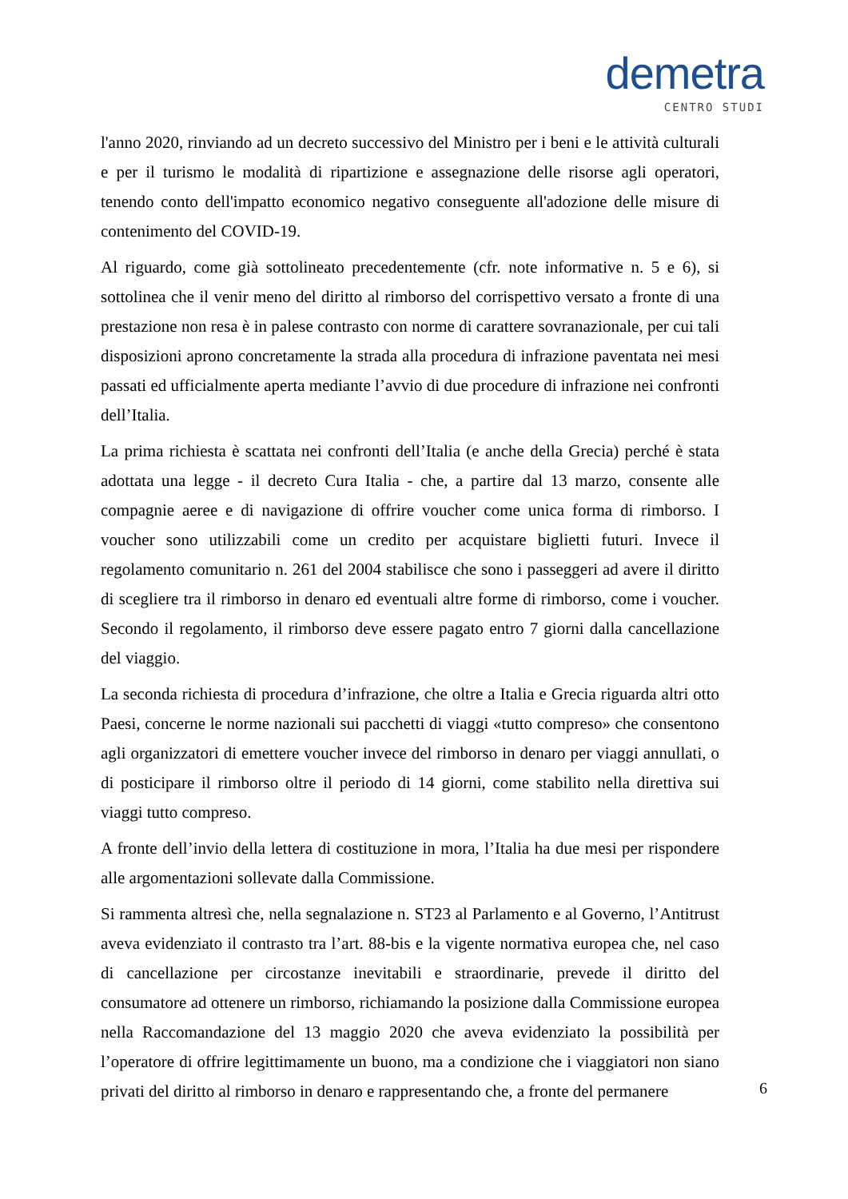demetra
CENTRO STUDI
l'anno 2020, rinviando ad un decreto successivo del Ministro per i beni e le attività culturali e per il turismo le modalità di ripartizione e assegnazione delle risorse agli operatori, tenendo conto dell'impatto economico negativo conseguente all'adozione delle misure di contenimento del COVID-19.
Al riguardo, come già sottolineato precedentemente (cfr. note informative n. 5 e 6), si sottolinea che il venir meno del diritto al rimborso del corrispettivo versato a fronte di una prestazione non resa è in palese contrasto con norme di carattere sovranazionale, per cui tali disposizioni aprono concretamente la strada alla procedura di infrazione paventata nei mesi passati ed ufficialmente aperta mediante l’avvio di due procedure di infrazione nei confronti dell’Italia.
La prima richiesta è scattata nei confronti dell’Italia (e anche della Grecia) perché è stata adottata una legge - il decreto Cura Italia - che, a partire dal 13 marzo, consente alle compagnie aeree e di navigazione di offrire voucher come unica forma di rimborso. I voucher sono utilizzabili come un credito per acquistare biglietti futuri. Invece il regolamento comunitario n. 261 del 2004 stabilisce che sono i passeggeri ad avere il diritto di scegliere tra il rimborso in denaro ed eventuali altre forme di rimborso, come i voucher. Secondo il regolamento, il rimborso deve essere pagato entro 7 giorni dalla cancellazione del viaggio.
La seconda richiesta di procedura d’infrazione, che oltre a Italia e Grecia riguarda altri otto Paesi, concerne le norme nazionali sui pacchetti di viaggi «tutto compreso» che consentono agli organizzatori di emettere voucher invece del rimborso in denaro per viaggi annullati, o di posticipare il rimborso oltre il periodo di 14 giorni, come stabilito nella direttiva sui viaggi tutto compreso.
A fronte dell’invio della lettera di costituzione in mora, l’Italia ha due mesi per rispondere alle argomentazioni sollevate dalla Commissione.
Si rammenta altresì che, nella segnalazione n. ST23 al Parlamento e al Governo, l’Antitrust aveva evidenziato il contrasto tra l’art. 88-bis e la vigente normativa europea che, nel caso di cancellazione per circostanze inevitabili e straordinarie, prevede il diritto del consumatore ad ottenere un rimborso, richiamando la posizione dalla Commissione europea nella Raccomandazione del 13 maggio 2020 che aveva evidenziato la possibilità per l’operatore di offrire legittimamente un buono, ma a condizione che i viaggiatori non siano privati del diritto al rimborso in denaro e rappresentando che, a fronte del permanere
6